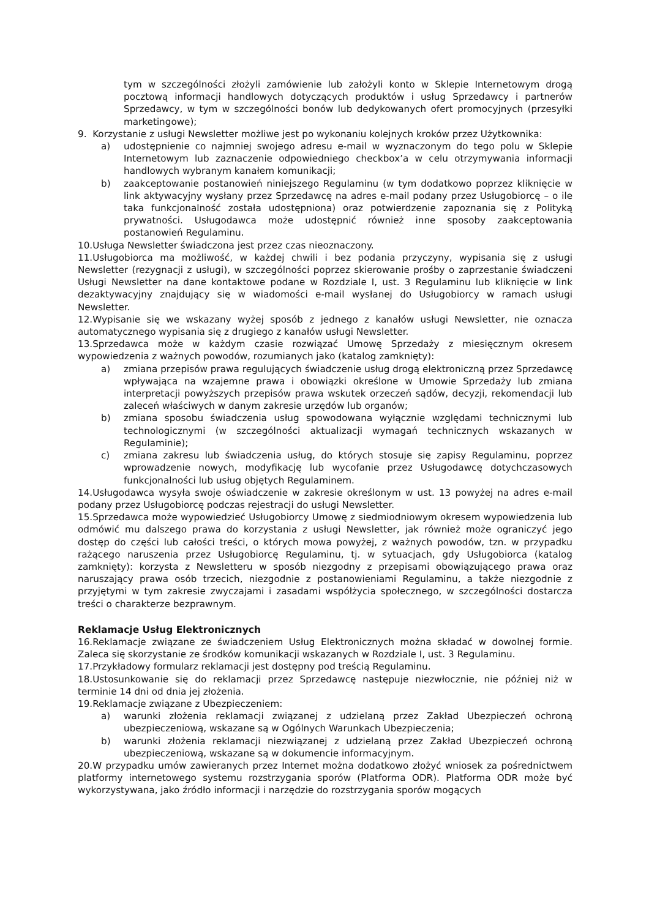tym w szczególności złożyli zamówienie lub założyli konto w Sklepie Internetowym drogą pocztową informacji handlowych dotyczących produktów i usług Sprzedawcy i partnerów Sprzedawcy, w tym w szczególności bonów lub dedykowanych ofert promocyjnych (przesyłki marketingowe);
9. Korzystanie z usługi Newsletter możliwe jest po wykonaniu kolejnych kroków przez Użytkownika:
a) udostępnienie co najmniej swojego adresu e-mail w wyznaczonym do tego polu w Sklepie Internetowym lub zaznaczenie odpowiedniego checkbox’a w celu otrzymywania informacji handlowych wybranym kanałem komunikacji;
b) zaakceptowanie postanowień niniejszego Regulaminu (w tym dodatkowo poprzez kliknięcie w link aktywacyjny wysłany przez Sprzedawcę na adres e-mail podany przez Usługobiorcę – o ile taka funkcjonalność została udostępniona) oraz potwierdzenie zapoznania się z Polityką prywatności. Usługodawca może udostępnić również inne sposoby zaakceptowania postanowień Regulaminu.
10.Usługa Newsletter świadczona jest przez czas nieoznaczony.
11.Usługobiorca ma możliwość, w każdej chwili i bez podania przyczyny, wypisania się z usługi Newsletter (rezygnacji z usługi), w szczególności poprzez skierowanie prośby o zaprzestanie świadczeni Usługi Newsletter na dane kontaktowe podane w Rozdziale I, ust. 3 Regulaminu lub kliknięcie w link dezaktywacyjny znajdujący się w wiadomości e-mail wysłanej do Usługobiorcy w ramach usługi Newsletter.
12.Wypisanie się we wskazany wyżej sposób z jednego z kanałów usługi Newsletter, nie oznacza automatycznego wypisania się z drugiego z kanałów usługi Newsletter.
13.Sprzedawca może w każdym czasie rozwiązać Umowę Sprzedaży z miesięcznym okresem wypowiedzenia z ważnych powodów, rozumianych jako (katalog zamknięty):
a) zmiana przepisów prawa regulujących świadczenie usług drogą elektroniczną przez Sprzedawcę wpływająca na wzajemne prawa i obowiązki określone w Umowie Sprzedaży lub zmiana interpretacji powyższych przepisów prawa wskutek orzeczeń sądów, decyzji, rekomendacji lub zaleceń właściwych w danym zakresie urzędów lub organów;
b) zmiana sposobu świadczenia usług spowodowana wyłącznie względami technicznymi lub technologicznymi (w szczególności aktualizacji wymagań technicznych wskazanych w Regulaminie);
c) zmiana zakresu lub świadczenia usług, do których stosuje się zapisy Regulaminu, poprzez wprowadzenie nowych, modyfikację lub wycofanie przez Usługodawcę dotychczasowych funkcjonalności lub usług objętych Regulaminem.
14.Usługodawca wysyła swoje oświadczenie w zakresie określonym w ust. 13 powyżej na adres e-mail podany przez Usługobiorcę podczas rejestracji do usługi Newsletter.
15.Sprzedawca może wypowiedzieć Usługobiorcy Umowę z siedmiodniowym okresem wypowiedzenia lub odmówić mu dalszego prawa do korzystania z usługi Newsletter, jak również może ograniczyć jego dostęp do części lub całości treści, o których mowa powyżej, z ważnych powodów, tzn. w przypadku rażącego naruszenia przez Usługobiorcę Regulaminu, tj. w sytuacjach, gdy Usługobiorca (katalog zamknięty): korzysta z Newsletteru w sposób niezgodny z przepisami obowiązującego prawa oraz naruszający prawa osób trzecich, niezgodnie z postanowieniami Regulaminu, a także niezgodnie z przyjętymi w tym zakresie zwyczajami i zasadami współżycia społecznego, w szczególności dostarcza treści o charakterze bezprawnym.
Reklamacje Usług Elektronicznych
16.Reklamacje związane ze świadczeniem Usług Elektronicznych można składać w dowolnej formie. Zaleca się skorzystanie ze środków komunikacji wskazanych w Rozdziale I, ust. 3 Regulaminu.
17.Przykładowy formularz reklamacji jest dostępny pod treścią Regulaminu.
18.Ustosunkowanie się do reklamacji przez Sprzedawcę następuje niezwłocznie, nie później niż w terminie 14 dni od dnia jej złożenia.
19.Reklamacje związane z Ubezpieczeniem:
a) warunki złożenia reklamacji związanej z udzielaną przez Zakład Ubezpieczeń ochroną ubezpieczeniową, wskazane są w Ogólnych Warunkach Ubezpieczenia;
b) warunki złożenia reklamacji niezwiązanej z udzielaną przez Zakład Ubezpieczeń ochroną ubezpieczeniową, wskazane są w dokumencie informacyjnym.
20.W przypadku umów zawieranych przez Internet można dodatkowo złożyć wniosek za pośrednictwem platformy internetowego systemu rozstrzygania sporów (Platforma ODR). Platforma ODR może być wykorzystywana, jako źródło informacji i narzędzie do rozstrzygania sporów mogących